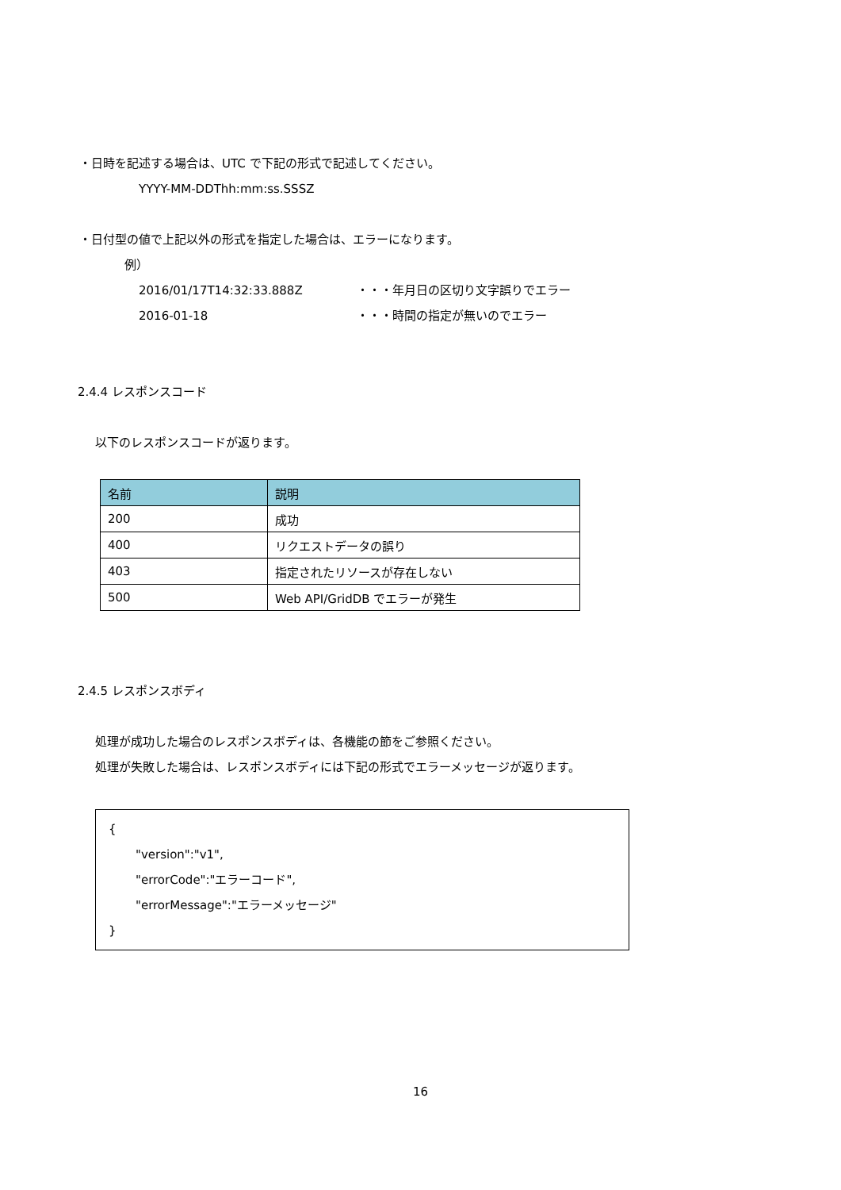・日時を記述する場合は、UTC で下記の形式で記述してください。
YYYY-MM-DDThh:mm:ss.SSSZ
・日付型の値で上記以外の形式を指定した場合は、エラーになります。
例）
2016/01/17T14:32:33.888Z ・・・年月日の区切り文字誤りでエラー
2016-01-18 ・・・時間の指定が無いのでエラー
2.4.4 レスポンスコード
以下のレスポンスコードが返ります。
| 名前 | 説明 |
| --- | --- |
| 200 | 成功 |
| 400 | リクエストデータの誤り |
| 403 | 指定されたリソースが存在しない |
| 500 | Web API/GridDB でエラーが発生 |
2.4.5 レスポンスボディ
処理が成功した場合のレスポンスボディは、各機能の節をご参照ください。
処理が失敗した場合は、レスポンスボディには下記の形式でエラーメッセージが返ります。
{
"version":"v1",
"errorCode":"エラーコード",
"errorMessage":"エラーメッセージ"
}
16